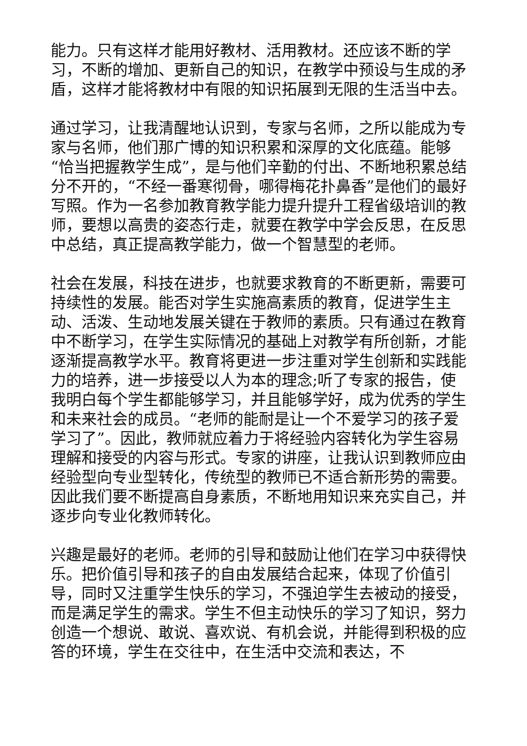能力。只有这样才能用好教材、活用教材。还应该不断的学习，不断的增加、更新自己的知识，在教学中预设与生成的矛盾，这样才能将教材中有限的知识拓展到无限的生活当中去。
通过学习，让我清醒地认识到，专家与名师，之所以能成为专家与名师，他们那广博的知识积累和深厚的文化底蕴。能够“恰当把握教学生成”，是与他们辛勤的付出、不断地积累总结分不开的，“不经一番寒彻骨，哪得梅花扑鼻香”是他们的最好写照。作为一名参加教育教学能力提升提升工程省级培训的教师，要想以高贵的姿态行走，就要在教学中学会反思，在反思中总结，真正提高教学能力，做一个智慧型的老师。
社会在发展，科技在进步，也就要求教育的不断更新，需要可持续性的发展。能否对学生实施高素质的教育，促进学生主动、活泼、生动地发展关键在于教师的素质。只有通过在教育中不断学习，在学生实际情况的基础上对教学有所创新，才能逐渐提高教学水平。教育将更进一步注重对学生创新和实践能力的培养，进一步接受以人为本的理念;听了专家的报告，使我明白每个学生都能够学习，并且能够学好，成为优秀的学生和未来社会的成员。“老师的能耐是让一个不爱学习的孩子爱学习了”。因此，教师就应着力于将经验内容转化为学生容易理解和接受的内容与形式。专家的讲座，让我认识到教师应由经验型向专业型转化，传统型的教师已不适合新形势的需要。因此我们要不断提高自身素质，不断地用知识来充实自己，并逐步向专业化教师转化。
兴趣是最好的老师。老师的引导和鼓励让他们在学习中获得快乐。把价值引导和孩子的自由发展结合起来，体现了价值引导，同时又注重学生快乐的学习，不强迫学生去被动的接受，而是满足学生的需求。学生不但主动快乐的学习了知识，努力创造一个想说、敢说、喜欢说、有机会说，并能得到积极的应答的环境，学生在交往中，在生活中交流和表达，不